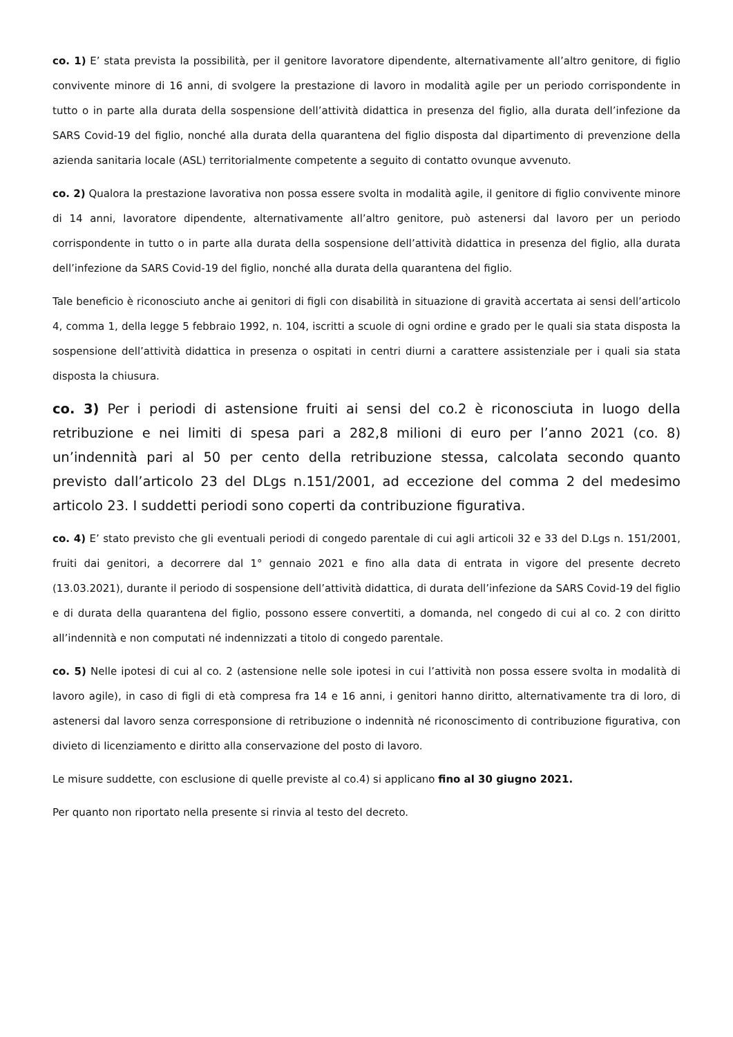co. 1) E’ stata prevista la possibilità, per il genitore lavoratore dipendente, alternativamente all’altro genitore, di figlio convivente minore di 16 anni, di svolgere la prestazione di lavoro in modalità agile per un periodo corrispondente in tutto o in parte alla durata della sospensione dell’attività didattica in presenza del figlio, alla durata dell’infezione da SARS Covid-19 del figlio, nonché alla durata della quarantena del figlio disposta dal dipartimento di prevenzione della azienda sanitaria locale (ASL) territorialmente competente a seguito di contatto ovunque avvenuto.
co. 2) Qualora la prestazione lavorativa non possa essere svolta in modalità agile, il genitore di figlio convivente minore di 14 anni, lavoratore dipendente, alternativamente all’altro genitore, può astenersi dal lavoro per un periodo corrispondente in tutto o in parte alla durata della sospensione dell’attività didattica in presenza del figlio, alla durata dell’infezione da SARS Covid-19 del figlio, nonché alla durata della quarantena del figlio.
Tale beneficio è riconosciuto anche ai genitori di figli con disabilità in situazione di gravità accertata ai sensi dell’articolo 4, comma 1, della legge 5 febbraio 1992, n. 104, iscritti a scuole di ogni ordine e grado per le quali sia stata disposta la sospensione dell’attività didattica in presenza o ospitati in centri diurni a carattere assistenziale per i quali sia stata disposta la chiusura.
co. 3) Per i periodi di astensione fruiti ai sensi del co.2 è riconosciuta in luogo della retribuzione e nei limiti di spesa pari a 282,8 milioni di euro per l’anno 2021 (co. 8) un’indennità pari al 50 per cento della retribuzione stessa, calcolata secondo quanto previsto dall’articolo 23 del DLgs n.151/2001, ad eccezione del comma 2 del medesimo articolo 23. I suddetti periodi sono coperti da contribuzione figurativa.
co. 4) E’ stato previsto che gli eventuali periodi di congedo parentale di cui agli articoli 32 e 33 del D.Lgs n. 151/2001, fruiti dai genitori, a decorrere dal 1° gennaio 2021 e fino alla data di entrata in vigore del presente decreto (13.03.2021), durante il periodo di sospensione dell’attività didattica, di durata dell’infezione da SARS Covid-19 del figlio e di durata della quarantena del figlio, possono essere convertiti, a domanda, nel congedo di cui al co. 2 con diritto all’indennità e non computati né indennizzati a titolo di congedo parentale.
co. 5) Nelle ipotesi di cui al co. 2 (astensione nelle sole ipotesi in cui l’attività non possa essere svolta in modalità di lavoro agile), in caso di figli di età compresa fra 14 e 16 anni, i genitori hanno diritto, alternativamente tra di loro, di astenersi dal lavoro senza corresponsione di retribuzione o indennità né riconoscimento di contribuzione figurativa, con divieto di licenziamento e diritto alla conservazione del posto di lavoro.
Le misure suddette, con esclusione di quelle previste al co.4) si applicano fino al 30 giugno 2021.
Per quanto non riportato nella presente si rinvia al testo del decreto.